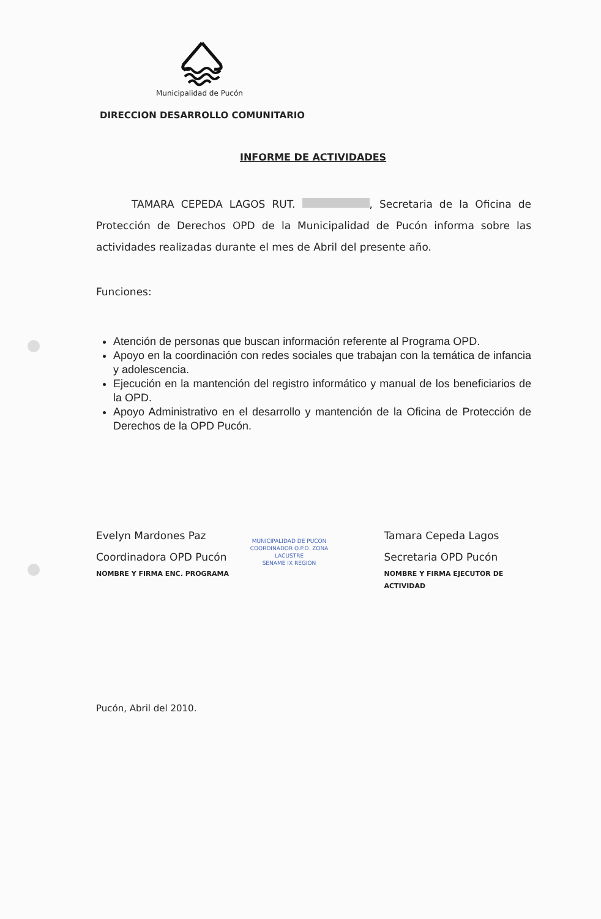Municipalidad de Pucón
DIRECCION DESARROLLO COMUNITARIO
INFORME DE ACTIVIDADES
TAMARA CEPEDA LAGOS RUT. , Secretaria de la Oficina de Protección de Derechos OPD de la Municipalidad de Pucón informa sobre las actividades realizadas durante el mes de Abril del presente año.
Funciones:
Atención de personas que buscan información referente al Programa OPD.
Apoyo en la coordinación con redes sociales que trabajan con la temática de infancia y adolescencia.
Ejecución en la mantención del registro informático y manual de los beneficiarios de la OPD.
Apoyo Administrativo en el desarrollo y mantención de la Oficina de Protección de Derechos de la OPD Pucón.
Evelyn Mardones Paz
Coordinadora OPD Pucón
NOMBRE Y FIRMA ENC. PROGRAMA
MUNICIPALIDAD DE PUCON
COORDINADOR O.P.D. ZONA LACUSTRE
SENAME IX REGION
Tamara Cepeda Lagos
Secretaria OPD Pucón
NOMBRE Y FIRMA EJECUTOR DE ACTIVIDAD
Pucón, Abril del 2010.